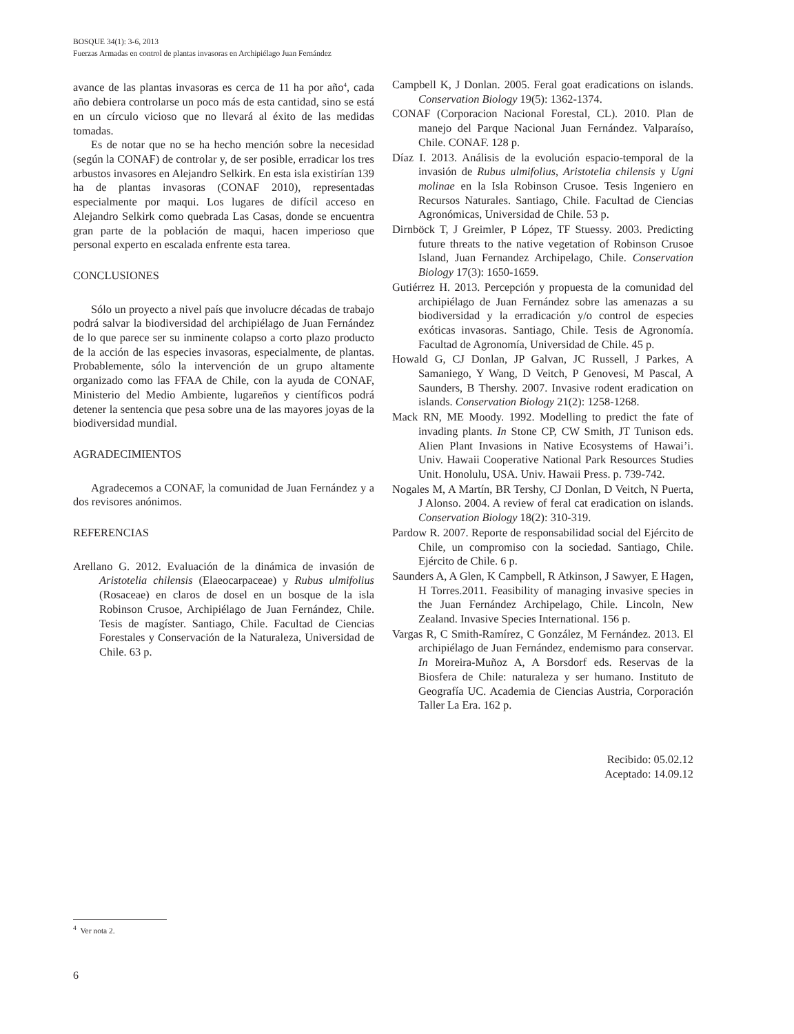BOSQUE 34(1): 3-6, 2013
Fuerzas Armadas en control de plantas invasoras en Archipiélago Juan Fernández
avance de las plantas invasoras es cerca de 11 ha por año<sup>4</sup>, cada año debiera controlarse un poco más de esta cantidad, sino se está en un círculo vicioso que no llevará al éxito de las medidas tomadas.
Es de notar que no se ha hecho mención sobre la necesidad (según la CONAF) de controlar y, de ser posible, erradicar los tres arbustos invasores en Alejandro Selkirk. En esta isla existirían 139 ha de plantas invasoras (CONAF 2010), representadas especialmente por maqui. Los lugares de difícil acceso en Alejandro Selkirk como quebrada Las Casas, donde se encuentra gran parte de la población de maqui, hacen imperioso que personal experto en escalada enfrente esta tarea.
CONCLUSIONES
Sólo un proyecto a nivel país que involucre décadas de trabajo podrá salvar la biodiversidad del archipiélago de Juan Fernández de lo que parece ser su inminente colapso a corto plazo producto de la acción de las especies invasoras, especialmente, de plantas. Probablemente, sólo la intervención de un grupo altamente organizado como las FFAA de Chile, con la ayuda de CONAF, Ministerio del Medio Ambiente, lugareños y científicos podrá detener la sentencia que pesa sobre una de las mayores joyas de la biodiversidad mundial.
AGRADECIMIENTOS
Agradecemos a CONAF, la comunidad de Juan Fernández y a dos revisores anónimos.
REFERENCIAS
Arellano G. 2012. Evaluación de la dinámica de invasión de Aristotelia chilensis (Elaeocarpaceae) y Rubus ulmifolius (Rosaceae) en claros de dosel en un bosque de la isla Robinson Crusoe, Archipiélago de Juan Fernández, Chile. Tesis de magíster. Santiago, Chile. Facultad de Ciencias Forestales y Conservación de la Naturaleza, Universidad de Chile. 63 p.
Campbell K, J Donlan. 2005. Feral goat eradications on islands. Conservation Biology 19(5): 1362-1374.
CONAF (Corporacion Nacional Forestal, CL). 2010. Plan de manejo del Parque Nacional Juan Fernández. Valparaíso, Chile. CONAF. 128 p.
Díaz I. 2013. Análisis de la evolución espacio-temporal de la invasión de Rubus ulmifolius, Aristotelia chilensis y Ugni molinae en la Isla Robinson Crusoe. Tesis Ingeniero en Recursos Naturales. Santiago, Chile. Facultad de Ciencias Agronómicas, Universidad de Chile. 53 p.
Dirnböck T, J Greimler, P López, TF Stuessy. 2003. Predicting future threats to the native vegetation of Robinson Crusoe Island, Juan Fernandez Archipelago, Chile. Conservation Biology 17(3): 1650-1659.
Gutiérrez H. 2013. Percepción y propuesta de la comunidad del archipiélago de Juan Fernández sobre las amenazas a su biodiversidad y la erradicación y/o control de especies exóticas invasoras. Santiago, Chile. Tesis de Agronomía. Facultad de Agronomía, Universidad de Chile. 45 p.
Howald G, CJ Donlan, JP Galvan, JC Russell, J Parkes, A Samaniego, Y Wang, D Veitch, P Genovesi, M Pascal, A Saunders, B Thershy. 2007. Invasive rodent eradication on islands. Conservation Biology 21(2): 1258-1268.
Mack RN, ME Moody. 1992. Modelling to predict the fate of invading plants. In Stone CP, CW Smith, JT Tunison eds. Alien Plant Invasions in Native Ecosystems of Hawai’i. Univ. Hawaii Cooperative National Park Resources Studies Unit. Honolulu, USA. Univ. Hawaii Press. p. 739-742.
Nogales M, A Martín, BR Tershy, CJ Donlan, D Veitch, N Puerta, J Alonso. 2004. A review of feral cat eradication on islands. Conservation Biology 18(2): 310-319.
Pardow R. 2007. Reporte de responsabilidad social del Ejército de Chile, un compromiso con la sociedad. Santiago, Chile. Ejército de Chile. 6 p.
Saunders A, A Glen, K Campbell, R Atkinson, J Sawyer, E Hagen, H Torres.2011. Feasibility of managing invasive species in the Juan Fernández Archipelago, Chile. Lincoln, New Zealand. Invasive Species International. 156 p.
Vargas R, C Smith-Ramírez, C González, M Fernández. 2013. El archipiélago de Juan Fernández, endemismo para conservar. In Moreira-Muñoz A, A Borsdorf eds. Reservas de la Biosfera de Chile: naturaleza y ser humano. Instituto de Geografía UC. Academia de Ciencias Austria, Corporación Taller La Era. 162 p.
Recibido: 05.02.12
Aceptado: 14.09.12
<sup>4</sup> Ver nota 2.
6